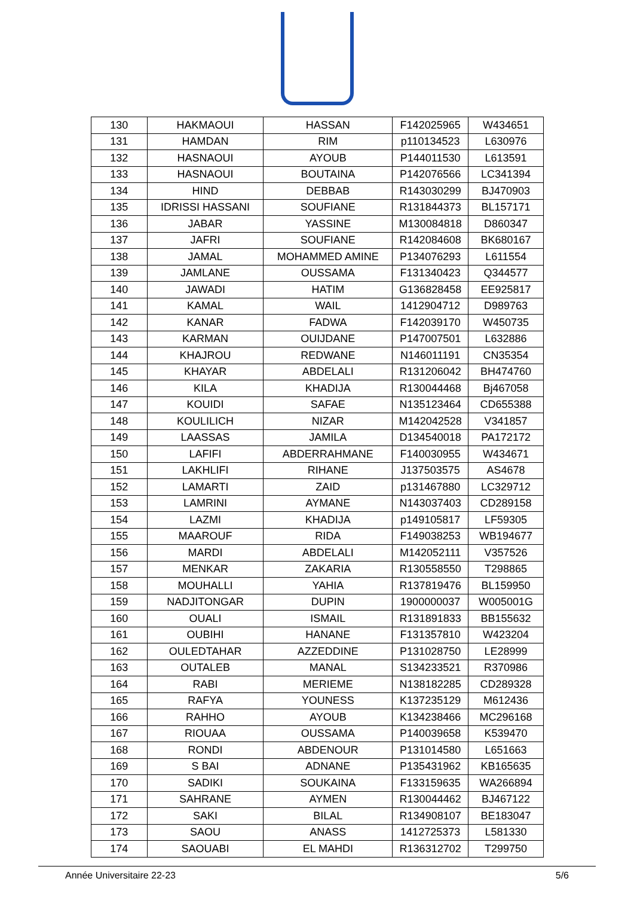| 130 | HAKMAOUI | HASSAN | F142025965 | W434651 |
| 131 | HAMDAN | RIM | p110134523 | L630976 |
| 132 | HASNAOUI | AYOUB | P144011530 | L613591 |
| 133 | HASNAOUI | BOUTAINA | P142076566 | LC341394 |
| 134 | HIND | DEBBAB | R143030299 | BJ470903 |
| 135 | IDRISSI HASSANI | SOUFIANE | R131844373 | BL157171 |
| 136 | JABAR | YASSINE | M130084818 | D860347 |
| 137 | JAFRI | SOUFIANE | R142084608 | BK680167 |
| 138 | JAMAL | MOHAMMED AMINE | P134076293 | L611554 |
| 139 | JAMLANE | OUSSAMA | F131340423 | Q344577 |
| 140 | JAWADI | HATIM | G136828458 | EE925817 |
| 141 | KAMAL | WAIL | 1412904712 | D989763 |
| 142 | KANAR | FADWA | F142039170 | W450735 |
| 143 | KARMAN | OUIJDANE | P147007501 | L632886 |
| 144 | KHAJROU | REDWANE | N146011191 | CN35354 |
| 145 | KHAYAR | ABDELALI | R131206042 | BH474760 |
| 146 | KILA | KHADIJA | R130044468 | Bj467058 |
| 147 | KOUIDI | SAFAE | N135123464 | CD655388 |
| 148 | KOULILICH | NIZAR | M142042528 | V341857 |
| 149 | LAASSAS | JAMILA | D134540018 | PA172172 |
| 150 | LAFIFI | ABDERRAHMANE | F140030955 | W434671 |
| 151 | LAKHLIFI | RIHANE | J137503575 | AS4678 |
| 152 | LAMARTI | ZAID | p131467880 | LC329712 |
| 153 | LAMRINI | AYMANE | N143037403 | CD289158 |
| 154 | LAZMI | KHADIJA | p149105817 | LF59305 |
| 155 | MAAROUF | RIDA | F149038253 | WB194677 |
| 156 | MARDI | ABDELALI | M142052111 | V357526 |
| 157 | MENKAR | ZAKARIA | R130558550 | T298865 |
| 158 | MOUHALLI | YAHIA | R137819476 | BL159950 |
| 159 | NADJITONGAR | DUPIN | 1900000037 | W005001G |
| 160 | OUALI | ISMAIL | R131891833 | BB155632 |
| 161 | OUBIHI | HANANE | F131357810 | W423204 |
| 162 | OULEDTAHAR | AZZEDDINE | P131028750 | LE28999 |
| 163 | OUTALEB | MANAL | S134233521 | R370986 |
| 164 | RABI | MERIEME | N138182285 | CD289328 |
| 165 | RAFYA | YOUNESS | K137235129 | M612436 |
| 166 | RAHHO | AYOUB | K134238466 | MC296168 |
| 167 | RIOUAA | OUSSAMA | P140039658 | K539470 |
| 168 | RONDI | ABDENOUR | P131014580 | L651663 |
| 169 | S BAI | ADNANE | P135431962 | KB165635 |
| 170 | SADIKI | SOUKAINA | F133159635 | WA266894 |
| 171 | SAHRANE | AYMEN | R130044462 | BJ467122 |
| 172 | SAKI | BILAL | R134908107 | BE183047 |
| 173 | SAOU | ANASS | 1412725373 | L581330 |
| 174 | SAOUABI | EL MAHDI | R136312702 | T299750 |
Année Universitaire 22-23 5/6